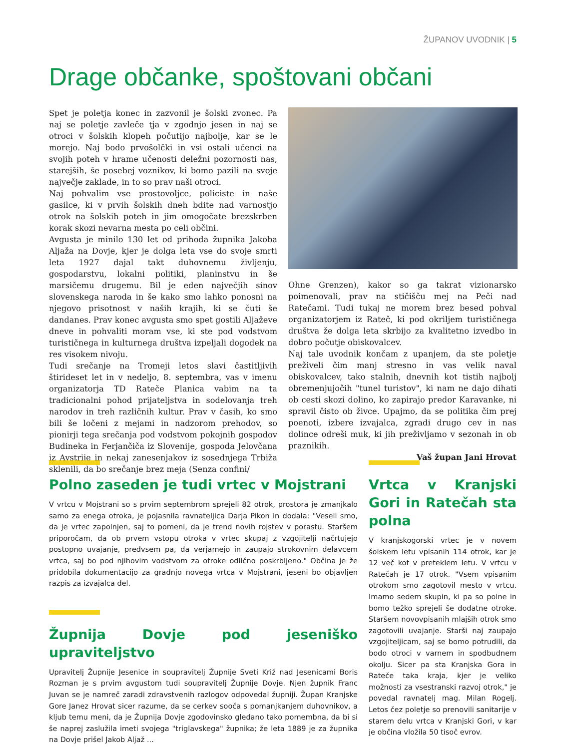ŽUPANOV UVODNIK | 5
Drage občanke, spoštovani občani
Spet je poletja konec in zazvonil je šolski zvonec. Pa naj se poletje zavleče tja v zgodnjo jesen in naj se otroci v šolskih klopeh počutijo najbolje, kar se le morejo. Naj bodo prvošolčki in vsi ostali učenci na svojih poteh v hrame učenosti deležni pozornosti nas, starejših, še posebej voznikov, ki bomo pazili na svoje največje zaklade, in to so prav naši otroci.
Naj pohvalim vse prostovoljce, policiste in naše gasilce, ki v prvih šolskih dneh bdite nad varnostjo otrok na šolskih poteh in jim omogočate brezskrben korak skozi nevarna mesta po celi občini.
Avgusta je minilo 130 let od prihoda župnika Jakoba Aljaža na Dovje, kjer je dolga leta vse do svoje smrti leta 1927 dajal takt duhovnemu življenju, gospodarstvu, lokalni politiki, planinstvu in še marsičemu drugemu. Bil je eden največjih sinov slovenskega naroda in še kako smo lahko ponosni na njegovo prisotnost v naših krajih, ki se čuti še dandanes. Prav konec avgusta smo spet gostili Aljaževe dneve in pohvaliti moram vse, ki ste pod vodstvom turističnega in kulturnega društva izpeljali dogodek na res visokem nivoju.
Tudi srečanje na Tromeji letos slavi častitljivih štirideset let in v nedeljo, 8. septembra, vas v imenu organizatorja TD Rateče Planica vabim na ta tradicionalni pohod prijateljstva in sodelovanja treh narodov in treh različnih kultur. Prav v časih, ko smo bili še ločeni z mejami in nadzorom prehodov, so pionirji tega srečanja pod vodstvom pokojnih gospodov Budineka in Ferjančiča iz Slovenije, gospoda Jelovčana iz Avstrije in nekaj zanesenjakov iz sosednjega Trbiža sklenili, da bo srečanje brez meja (Senza confini/
Ohne Grenzen), kakor so ga takrat vizionarsko poimenovali, prav na stičišču mej na Peči nad Ratečami. Tudi tukaj ne morem brez besed pohval organizatorjem iz Rateč, ki pod okriljem turističnega društva že dolga leta skrbijo za kvalitetno izvedbo in dobro počutje obiskovalcev.
Naj tale uvodnik končam z upanjem, da ste poletje preživeli čim manj stresno in vas velik naval obiskovalcev, tako stalnih, dnevnih kot tistih najbolj obremenjujočih "tunel turistov", ki nam ne dajo dihati ob cesti skozi dolino, ko zapirajo predor Karavanke, ni spravil čisto ob živce. Upajmo, da se politika čim prej poenoti, izbere izvajalca, zgradi drugo cev in nas dolince odreši muk, ki jih preživljamo v sezonah in ob praznikih.
Vaš župan Jani Hrovat
Polno zaseden je tudi vrtec v Mojstrani
V vrtcu v Mojstrani so s prvim septembrom sprejeli 82 otrok, prostora je zmanjkalo samo za enega otroka, je pojasnila ravnateljica Darja Pikon in dodala: "Veseli smo, da je vrtec zapolnjen, saj to pomeni, da je trend novih rojstev v porastu. Staršem priporočam, da ob prvem vstopu otroka v vrtec skupaj z vzgojitelji načrtujejo postopno uvajanje, predvsem pa, da verjamejo in zaupajo strokovnim delavcem vrtca, saj bo pod njihovim vodstvom za otroke odlično poskrbljeno." Občina je že pridobila dokumentacijo za gradnjo novega vrtca v Mojstrani, jeseni bo objavljen razpis za izvajalca del.
Župnija Dovje pod jeseniško upraviteljstvo
Upravitelj Župnije Jesenice in soupravitelj Župnije Sveti Križ nad Jesenicami Boris Rozman je s prvim avgustom tudi soupravitelj Župnije Dovje. Njen župnik Franc Juvan se je namreč zaradi zdravstvenih razlogov odpovedal župniji. Župan Kranjske Gore Janez Hrovat sicer razume, da se cerkev sooča s pomanjkanjem duhovnikov, a kljub temu meni, da je Župnija Dovje zgodovinsko gledano tako pomembna, da bi si še naprej zaslužila imeti svojega "triglavskega" župnika; že leta 1889 je za župnika na Dovje prišel Jakob Aljaž ...
Vrtca v Kranjski Gori in Ratečah sta polna
V kranjskogorski vrtec je v novem šolskem letu vpisanih 114 otrok, kar je 12 več kot v preteklem letu. V vrtcu v Ratečah je 17 otrok. "Vsem vpisanim otrokom smo zagotovil mesto v vrtcu. Imamo sedem skupin, ki pa so polne in bomo težko sprejeli še dodatne otroke. Staršem novovpisanih mlajših otrok smo zagotovili uvajanje. Starši naj zaupajo vzgojiteljicam, saj se bomo potrudili, da bodo otroci v varnem in spodbudnem okolju. Sicer pa sta Kranjska Gora in Rateče taka kraja, kjer je veliko možnosti za vsestranski razvoj otrok," je povedal ravnatelj mag. Milan Rogelj. Letos čez poletje so prenovili sanitarije v starem delu vrtca v Kranjski Gori, v kar je občina vložila 50 tisoč evrov.